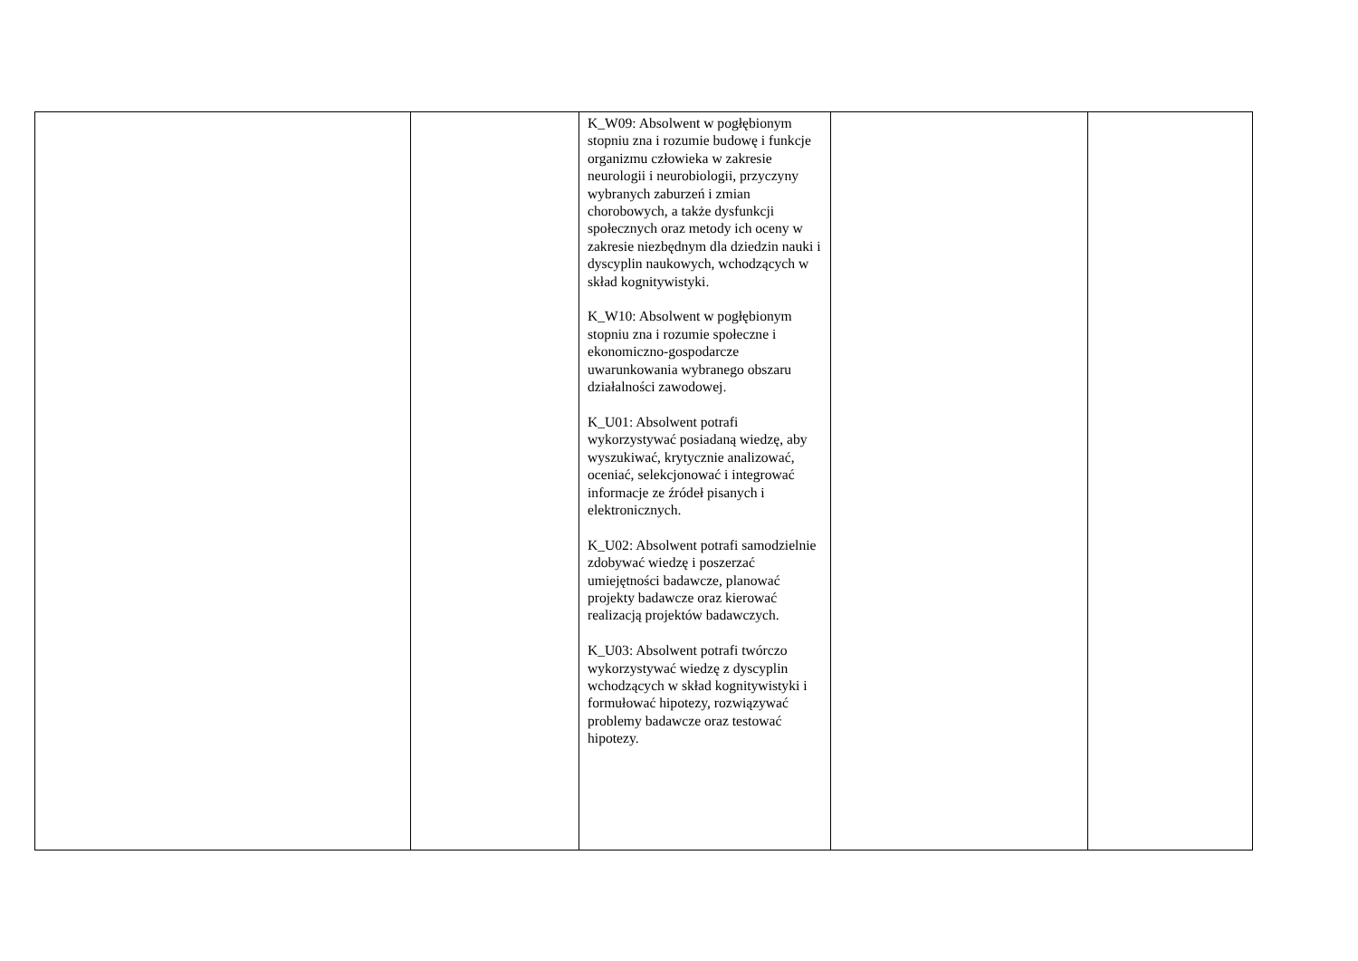| | | K_W09: Absolwent w pogłębionym stopniu zna i rozumie budowę i funkcje organizmu człowieka w zakresie neurologii i neurobiologii, przyczyny wybranych zaburzeń i zmian chorobowych, a także dysfunkcji społecznych oraz metody ich oceny w zakresie niezbędnym dla dziedzin nauki i dyscyplin naukowych, wchodzących w skład kognitywistyki. K_W10: Absolwent w pogłębionym stopniu zna i rozumie społeczne i ekonomiczno-gospodarcze uwarunkowania wybranego obszaru działalności zawodowej. K_U01: Absolwent potrafi wykorzystywać posiadaną wiedzę, aby wyszukiwać, krytycznie analizować, oceniać, selekcjonować i integrować informacje ze źródeł pisanych i elektronicznych. K_U02: Absolwent potrafi samodzielnie zdobywać wiedzę i poszerzać umiejętności badawcze, planować projekty badawcze oraz kierować realizacją projektów badawczych. K_U03: Absolwent potrafi twórczo wykorzystywać wiedzę z dyscyplin wchodzących w skład kognitywistyki i formułować hipotezy, rozwiązywać problemy badawcze oraz testować hipotezy. | | |